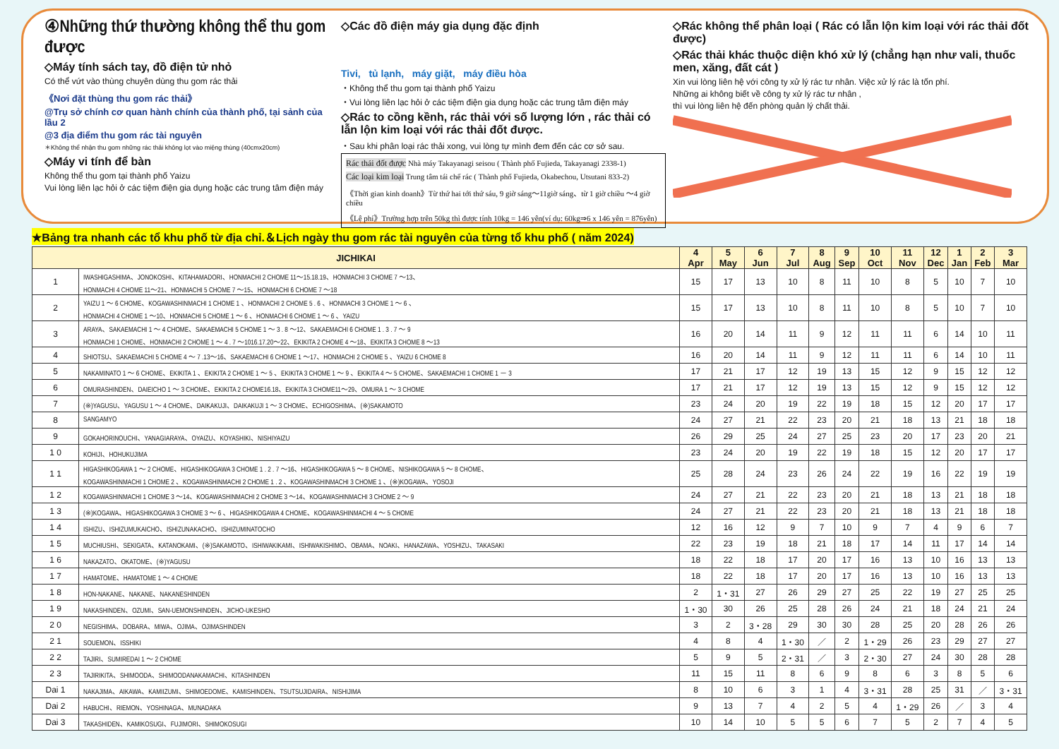④Những thứ thường không thể thu gom được
◇Máy tính sách tay, đồ điện tử nhỏ
Có thể vứt vào thùng chuyên dùng thu gom rác thải
《Nơi đặt thùng thu gom rác thải》
@Trụ sở chính cơ quan hành chính của thành phố, tại sảnh của lầu 2
@3 địa điểm thu gom rác tài nguyên
＊Không thể nhận thu gom những rác thải không lọt vào miệng thùng (40cmx20cm)
◇Máy vi tính để bàn
Không thể thu gom tại thành phố Yaizu
Vui lòng liên lạc hỏi ở các tiệm điện gia dụng hoặc các trung tâm điện máy
◇Các đồ điện máy gia dụng đặc định
Tivi, tủ lạnh, máy giặt, máy điều hòa
・Không thể thu gom tại thành phố Yaizu
・Vui lòng liên lạc hỏi ở các tiệm điện gia dụng hoặc các trung tâm điện máy
◇Rác to cồng kềnh, rác thải với số lượng lớn , rác thải có lẫn lộn kim loại với rác thải đốt được.
・Sau khi phân loại rác thải xong, vui lòng tự mình đem đến các cơ sở sau.
Rác thải đốt được Nhà máy Takayanagi seisou ( Thành phố Fujieda, Takayanagi 2338-1)
Các loại kim loại Trung tâm tái chế rác ( Thành phố Fujieda, Okabechou, Utsutani 833-2)
《Thời gian kinh doanh》Từ thứ hai tới thứ sáu, 9 giờ sáng～11giờ sáng、từ 1 giờ chiều ～4 giờ chiều
《Lệ phí》Trường hợp trên 50kg thì được tính 10kg = 146 yên(ví dụ: 60kg⇒6 x 146 yên = 876yên)
◇Rác không thể phân loại ( Rác có lẫn lộn kim loại với rác thải đốt được)
◇Rác thải khác thuộc diện khó xử lý (chẳng hạn như vali, thuốc men, xăng, đất cát )
Xin vui lòng liên hệ với công ty xử lý rác tư nhân. Việc xử lý rác là tốn phí.
Những ai không biết về công ty xử lý rác tư nhân ,
thì vui lòng liên hệ đến phòng quản lý chất thải.
★Bảng tra nhanh các tổ khu phố từ địa chỉ.＆Lịch ngày thu gom rác tài nguyên của từng tổ khu phố ( năm 2024)
| JICHIKAI | | 4 Apr | 5 May | 6 Jun | 7 Jul | 8 Aug | 9 Sep | 10 Oct | 11 Nov | 12 Dec | 1 Jan | 2 Feb | 3 Mar |
| --- | --- | --- | --- | --- | --- | --- | --- | --- | --- | --- | --- | --- | --- |
| 1 | IWASHIGASHIMA、JONOKOSHI、KITAHAMADORI、HONMACHI 2 CHOME 11～15.18.19、HONMACHI 3 CHOME 7 ～13、 HONMACHI 4 CHOME 11～21、HONMACHI 5 CHOME 7 ～15、HONMACHI 6 CHOME 7 ～18 | 15 | 17 | 13 | 10 | 8 | 11 | 10 | 8 | 5 | 10 | 7 | 10 |
| 2 | YAIZU 1 ～ 6 CHOME、KOGAWASHINMACHI 1 CHOME 1 、HONMACHI 2 CHOME 5 . 6 、HONMACHI 3 CHOME 1 ～ 6 、 HONMACHI 4 CHOME 1 ～10、HONMACHI 5 CHOME 1 ～ 6 、HONMACHI 6 CHOME 1 ～ 6 、YAIZU | 15 | 17 | 13 | 10 | 8 | 11 | 10 | 8 | 5 | 10 | 7 | 10 |
| 3 | ARAYA、SAKAEMACHI 1 ～ 4 CHOME、SAKAEMACHI 5 CHOME 1 ～ 3 . 8 ～12、SAKAEMACHI 6 CHOME 1 . 3 . 7 ～ 9 HONMACHI 1 CHOME、HONMACHI 2 CHOME 1 ～ 4 . 7 ～1016.17.20～22、EKIKITA 2 CHOME 4 ～18、EKIKITA 3 CHOME 8 ～13 | 16 | 20 | 14 | 11 | 9 | 12 | 11 | 11 | 6 | 14 | 10 | 11 |
| 4 | SHIOTSU、SAKAEMACHI 5 CHOME 4 ～ 7 .13～16、SAKAEMACHI 6 CHOME 1 ～17、HONMACHI 2 CHOME 5 、YAIZU 6 CHOME 8 | 16 | 20 | 14 | 11 | 9 | 12 | 11 | 11 | 6 | 14 | 10 | 11 |
| 5 | NAKAMINATO 1 ～ 6 CHOME、EKIKITA 1 、EKIKITA 2 CHOME 1 ～ 5 、EKIKITA 3 CHOME 1 ～ 9 、EKIKITA 4 ～ 5 CHOME、SAKAEMACHI 1 CHOME 1 － 3 | 17 | 21 | 17 | 12 | 19 | 13 | 15 | 12 | 9 | 15 | 12 | 12 |
| 6 | OMURASHINDEN、DAIEICHO 1 ～ 3 CHOME、EKIKITA 2 CHOME16.18、EKIKITA 3 CHOME11～29、OMURA 1 ～ 3 CHOME | 17 | 21 | 17 | 12 | 19 | 13 | 15 | 12 | 9 | 15 | 12 | 12 |
| 7 | (※)YAGUSU、YAGUSU 1 ～ 4 CHOME、DAIKAKUJI、DAIKAKUJI 1 ～ 3 CHOME、ECHIGOSHIMA、(※)SAKAMOTO | 23 | 24 | 20 | 19 | 22 | 19 | 18 | 15 | 12 | 20 | 17 | 17 |
| 8 | SANGAMYO | 24 | 27 | 21 | 22 | 23 | 20 | 21 | 18 | 13 | 21 | 18 | 18 |
| 9 | GOKAHORINOUCHI、YANAGIARAYA、OYAIZU、KOYASHIKI、NISHIYAIZU | 26 | 29 | 25 | 24 | 27 | 25 | 23 | 20 | 17 | 23 | 20 | 21 |
| 1 0 | KOHIJI、HOHUKUJIMA | 23 | 24 | 20 | 19 | 22 | 19 | 18 | 15 | 12 | 20 | 17 | 17 |
| 1 1 | HIGASHIKOGAWA 1 ～ 2 CHOME、HIGASHIKOGAWA 3 CHOME 1 . 2 . 7 ～16、HIGASHIKOGAWA 5 ～ 8 CHOME、NISHIKOGAWA 5 ～ 8 CHOME、 KOGAWASHINMACHI 1 CHOME 2 、KOGAWASHINMACHI 2 CHOME 1 . 2 、KOGAWASHINMACHI 3 CHOME 1 、(※)KOGAWA、YOSOJI | 25 | 28 | 24 | 23 | 26 | 24 | 22 | 19 | 16 | 22 | 19 | 19 |
| 1 2 | KOGAWASHINMACHI 1 CHOME 3 ～14、KOGAWASHINMACHI 2 CHOME 3 ～14、KOGAWASHINMACHI 3 CHOME 2 ～ 9 | 24 | 27 | 21 | 22 | 23 | 20 | 21 | 18 | 13 | 21 | 18 | 18 |
| 1 3 | (※)KOGAWA、HIGASHIKOGAWA 3 CHOME 3 ～ 6 、HIGASHIKOGAWA 4 CHOME、KOGAWASHINMACHI 4 ～ 5 CHOME | 24 | 27 | 21 | 22 | 23 | 20 | 21 | 18 | 13 | 21 | 18 | 18 |
| 1 4 | ISHIZU、ISHIZUMUKAICHO、ISHIZUNAKACHO、ISHIZUMINATOCHO | 12 | 16 | 12 | 9 | 7 | 10 | 9 | 7 | 4 | 9 | 6 | 7 |
| 1 5 | MUCHIUSHI、SEKIGATA、KATANOKAMI、(※)SAKAMOTO、ISHIWAKIKAMI、ISHIWAKISHIMO、OBAMA、NOAKI、HANAZAWA、YOSHIZU、TAKASAKI | 22 | 23 | 19 | 18 | 21 | 18 | 17 | 14 | 11 | 17 | 14 | 14 |
| 1 6 | NAKAZATO、OKATOME、(※)YAGUSU | 18 | 22 | 18 | 17 | 20 | 17 | 16 | 13 | 10 | 16 | 13 | 13 |
| 1 7 | HAMATOME、HAMATOME 1 ～ 4 CHOME | 18 | 22 | 18 | 17 | 20 | 17 | 16 | 13 | 10 | 16 | 13 | 13 |
| 1 8 | HON-NAKANE、NAKANE、NAKANESHINDEN | 2 | 1・31 | 27 | 26 | 29 | 27 | 25 | 22 | 19 | 27 | 25 | 25 |
| 1 9 | NAKASHINDEN、OZUMI、SAN-UEMONSHINDEN、JICHO-UKESHO | 1・30 | 30 | 26 | 25 | 28 | 26 | 24 | 21 | 18 | 24 | 21 | 24 |
| 2 0 | NEGISHIMA、DOBARA、MIWA、OJIMA、OJIMASHINDEN | 3 | 2 | 3・28 | 29 | 30 | 30 | 28 | 25 | 20 | 28 | 26 | 26 |
| 2 1 | SOUEMON、ISSHIKI | 4 | 8 | 4 | 1・30 | ／ | 2 | 1・29 | 26 | 23 | 29 | 27 | 27 |
| 2 2 | TAJIRI、SUMIREDAI 1 ～ 2 CHOME | 5 | 9 | 5 | 2・31 | ／ | 3 | 2・30 | 27 | 24 | 30 | 28 | 28 |
| 2 3 | TAJIRIKITA、SHIMOODA、SHIMOODANAKAMACHI、KITASHINDEN | 11 | 15 | 11 | 8 | 6 | 9 | 8 | 6 | 3 | 8 | 5 | 6 |
| Dai 1 | NAKAJIMA、AIKAWA、KAMIIZUMI、SHIMOEDOME、KAMISHINDEN、TSUTSUJIDAIRA、NISHIJIMA | 8 | 10 | 6 | 3 | 1 | 4 | 3・31 | 28 | 25 | 31 | ／ | 3・31 |
| Dai 2 | HABUCHI、RIEMON、YOSHINAGA、MUNADAKA | 9 | 13 | 7 | 4 | 2 | 5 | 4 | 1・29 | 26 | ／ | 3 | 4 |
| Dai 3 | TAKASHIDEN、KAMIKOSUGI、FUJIMORI、SHIMOKOSUGI | 10 | 14 | 10 | 5 | 5 | 6 | 7 | 5 | 2 | 7 | 4 | 5 |